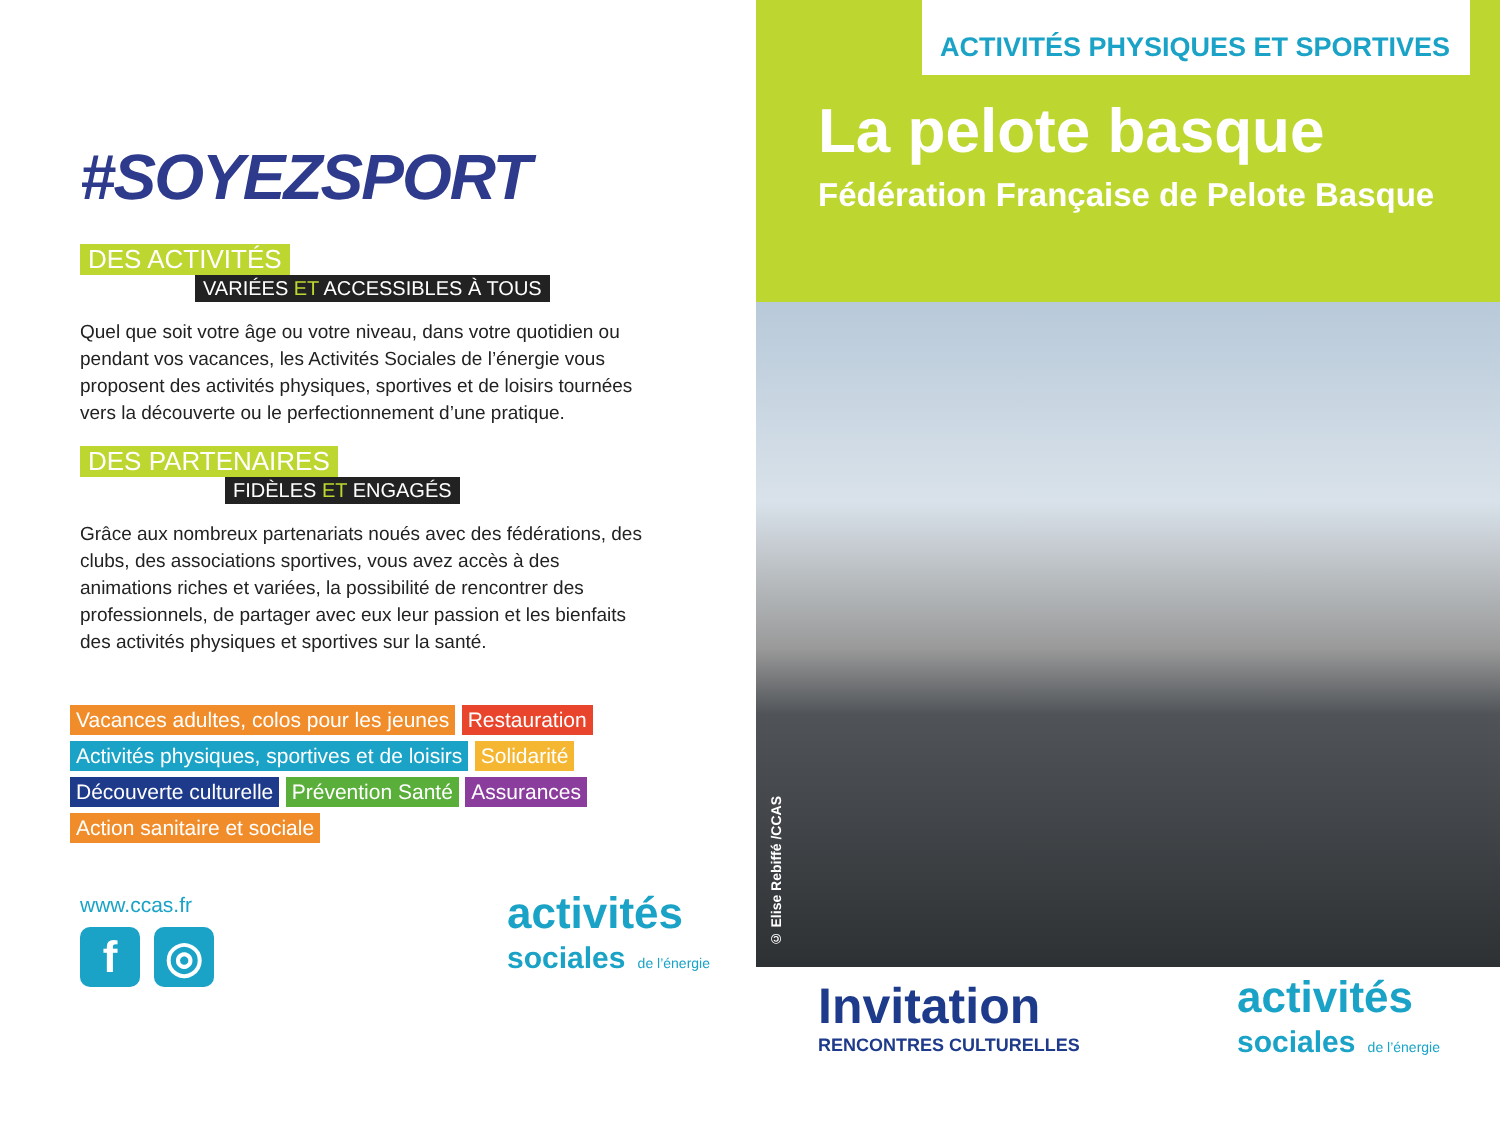#SOYEZSPORT
DES ACTIVITÉS
VARIÉES ET ACCESSIBLES À TOUS
Quel que soit votre âge ou votre niveau, dans votre quotidien ou pendant vos vacances, les Activités Sociales de l’énergie vous proposent des activités physiques, sportives et de loisirs tournées vers la découverte ou le perfectionnement d’une pratique.
DES PARTENAIRES
FIDÈLES ET ENGAGÉS
Grâce aux nombreux partenariats noués avec des fédérations, des clubs, des associations sportives, vous avez accès à des animations riches et variées, la possibilité de rencontrer des professionnels, de partager avec eux leur passion et les bienfaits des activités physiques et sportives sur la santé.
Vacances adultes, colos pour les jeunes Restauration
Activités physiques, sportives et de loisirs Solidarité
Découverte culturelle Prévention Santé Assurances
Action sanitaire et sociale
www.ccas.fr
f ◎
activités
sociales de l’énergie
ACTIVITÉS PHYSIQUES ET SPORTIVES
La pelote basque
Fédération Française de Pelote Basque
© Elise Rebiffé /CCAS
Invitation
RENCONTRES CULTURELLES
activités
sociales de l’énergie